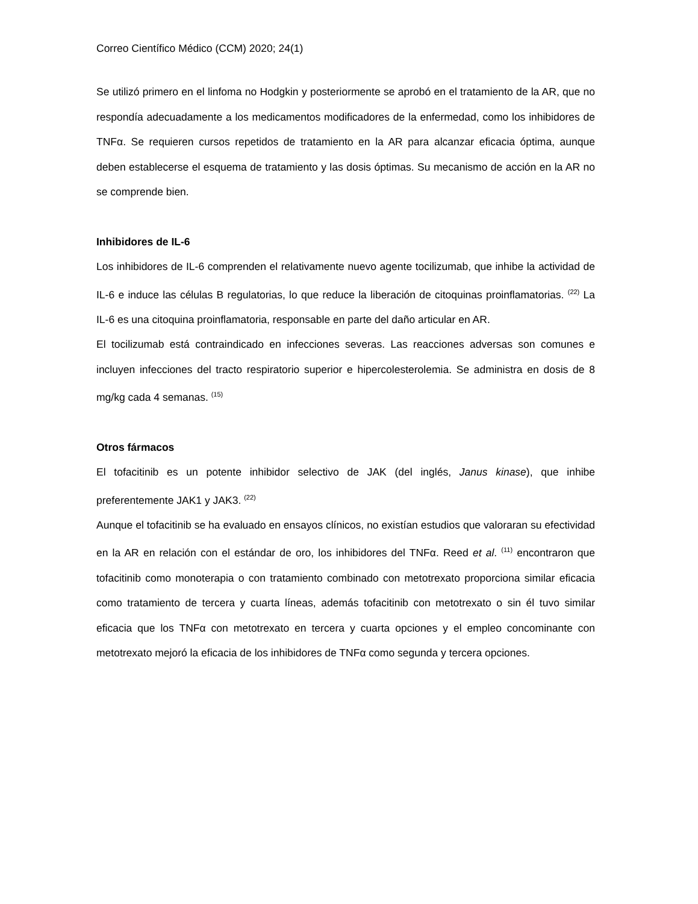Correo Científico Médico (CCM) 2020; 24(1)
Se utilizó primero en el linfoma no Hodgkin y posteriormente se aprobó en el tratamiento de la AR, que no respondía adecuadamente a los medicamentos modificadores de la enfermedad, como los inhibidores de TNFα. Se requieren cursos repetidos de tratamiento en la AR para alcanzar eficacia óptima, aunque deben establecerse el esquema de tratamiento y las dosis óptimas. Su mecanismo de acción en la AR no se comprende bien.
Inhibidores de IL-6
Los inhibidores de IL-6 comprenden el relativamente nuevo agente tocilizumab, que inhibe la actividad de IL-6 e induce las células B regulatorias, lo que reduce la liberación de citoquinas proinflamatorias. <sup>(22)</sup> La IL-6 es una citoquina proinflamatoria, responsable en parte del daño articular en AR.
El tocilizumab está contraindicado en infecciones severas. Las reacciones adversas son comunes e incluyen infecciones del tracto respiratorio superior e hipercolesterolemia. Se administra en dosis de 8 mg/kg cada 4 semanas. <sup>(15)</sup>
Otros fármacos
El tofacitinib es un potente inhibidor selectivo de JAK (del inglés, Janus kinase), que inhibe preferentemente JAK1 y JAK3. <sup>(22)</sup>
Aunque el tofacitinib se ha evaluado en ensayos clínicos, no existían estudios que valoraran su efectividad en la AR en relación con el estándar de oro, los inhibidores del TNFα. Reed et al. <sup>(11)</sup> encontraron que tofacitinib como monoterapia o con tratamiento combinado con metotrexato proporciona similar eficacia como tratamiento de tercera y cuarta líneas, además tofacitinib con metotrexato o sin él tuvo similar eficacia que los TNFα con metotrexato en tercera y cuarta opciones y el empleo concominante con metotrexato mejoró la eficacia de los inhibidores de TNFα como segunda y tercera opciones.